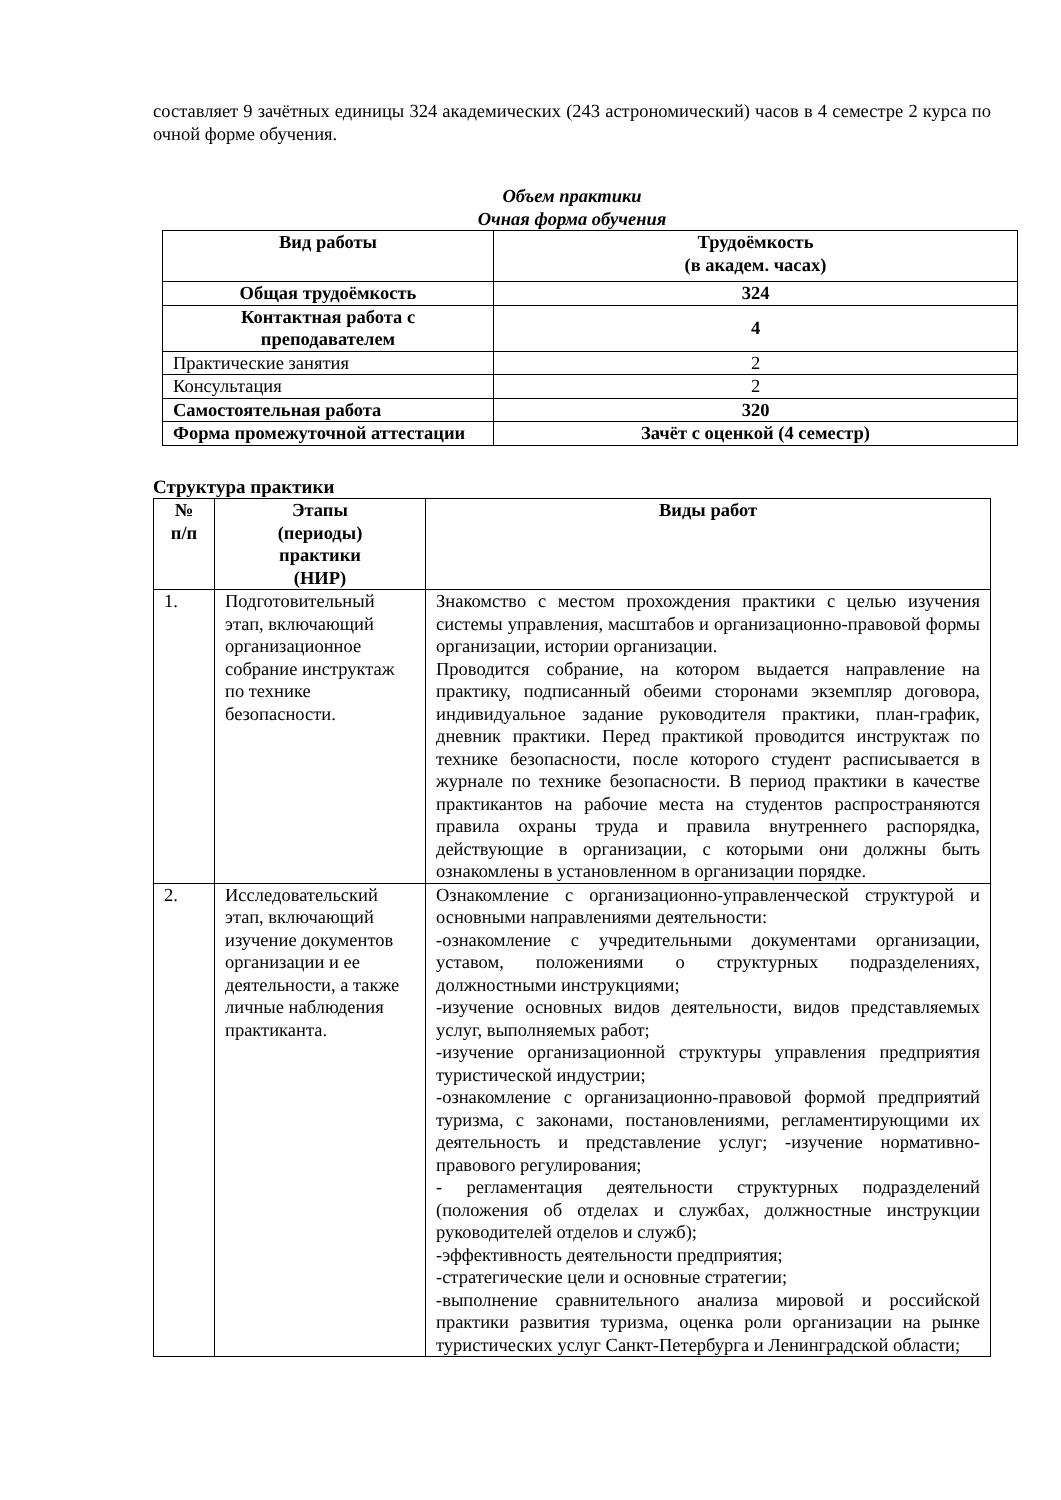составляет 9 зачётных единицы 324 академических (243 астрономический) часов в 4 семестре 2 курса по очной форме обучения.
Объем практики
Очная форма обучения
| Вид работы | Трудоёмкость (в академ. часах) |
| --- | --- |
| Общая трудоёмкость | 324 |
| Контактная работа с преподавателем | 4 |
| Практические занятия | 2 |
| Консультация | 2 |
| Самостоятельная работа | 320 |
| Форма промежуточной аттестации | Зачёт с оценкой (4 семестр) |
Структура практики
| № п/п | Этапы (периоды) практики (НИР) | Виды работ |
| --- | --- | --- |
| 1. | Подготовительный этап, включающий организационное собрание инструктаж по технике безопасности. | Знакомство с местом прохождения практики с целью изучения системы управления, масштабов и организационно-правовой формы организации, истории организации. Проводится собрание, на котором выдается направление на практику, подписанный обеими сторонами экземпляр договора, индивидуальное задание руководителя практики, план-график, дневник практики. Перед практикой проводится инструктаж по технике безопасности, после которого студент расписывается в журнале по технике безопасности. В период практики в качестве практикантов на рабочие места на студентов распространяются правила охраны труда и правила внутреннего распорядка, действующие в организации, с которыми они должны быть ознакомлены в установленном в организации порядке. |
| 2. | Исследовательский этап, включающий изучение документов организации и ее деятельности, а также личные наблюдения практиканта. | Ознакомление с организационно-управленческой структурой и основными направлениями деятельности: -ознакомление с учредительными документами организации, уставом, положениями о структурных подразделениях, должностными инструкциями; -изучение основных видов деятельности, видов представляемых услуг, выполняемых работ; -изучение организационной структуры управления предприятия туристической индустрии; -ознакомление с организационно-правовой формой предприятий туризма, с законами, постановлениями, регламентирующими их деятельность и представление услуг; -изучение нормативно-правового регулирования; - регламентация деятельности структурных подразделений (положения об отделах и службах, должностные инструкции руководителей отделов и служб); -эффективность деятельности предприятия; -стратегические цели и основные стратегии; -выполнение сравнительного анализа мировой и российской практики развития туризма, оценка роли организации на рынке туристических услуг Санкт-Петербурга и Ленинградской области; |